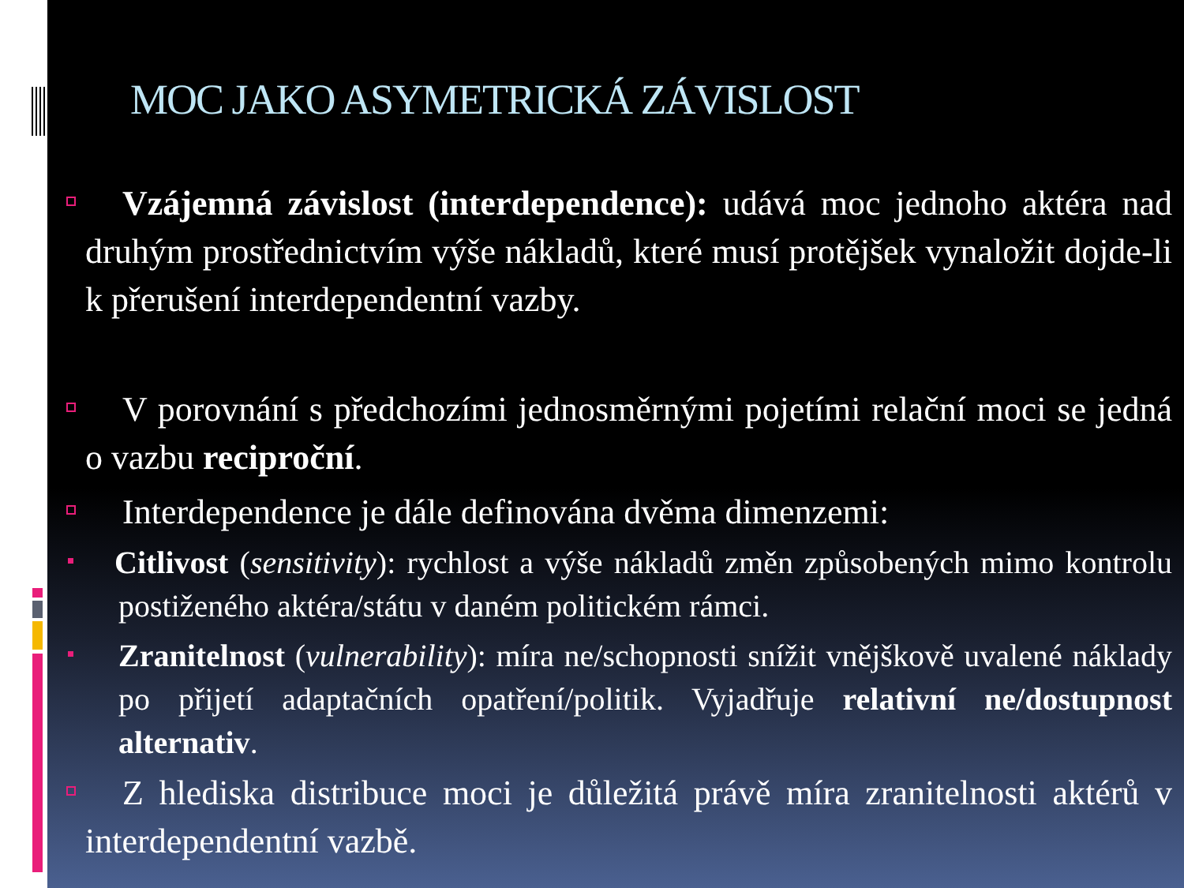MOC JAKO ASYMETRICKÁ ZÁVISLOST
Vzájemná závislost (interdependence): udává moc jednoho aktéra nad druhým prostřednictvím výše nákladů, které musí protějšek vynaložit dojde-li k přerušení interdependentní vazby.
V porovnání s předchozími jednosměrnými pojetími relační moci se jedná o vazbu reciproční.
Interdependence je dále definována dvěma dimenzemi:
Citlivost (sensitivity): rychlost a výše nákladů změn způsobených mimo kontrolu postiženého aktéra/státu v daném politickém rámci.
Zranitelnost (vulnerability): míra ne/schopnosti snížit vnějškově uvalené náklady po přijetí adaptačních opatření/politik. Vyjadřuje relativní ne/dostupnost alternativ.
Z hlediska distribuce moci je důležitá právě míra zranitelnosti aktérů v interdependentní vazbě.